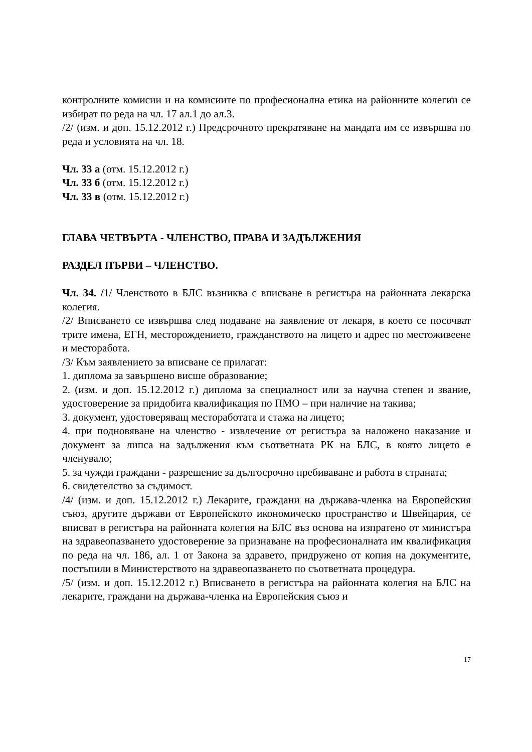контролните комисии и на комисиите по професионална етика на районните колегии се избират по реда на чл. 17 ал.1 до ал.3.
/2/ (изм. и доп. 15.12.2012 г.) Предсрочното прекратяване на мандата им се извършва по реда и условията на чл. 18.
Чл. 33 а (отм. 15.12.2012 г.)
Чл. 33 б (отм. 15.12.2012 г.)
Чл. 33 в (отм. 15.12.2012 г.)
ГЛАВА ЧЕТВЪРТА - ЧЛЕНСТВО, ПРАВА И ЗАДЪЛЖЕНИЯ
РАЗДЕЛ ПЪРВИ – ЧЛЕНСТВО.
Чл. 34. /1/ Членството в БЛС възниква с вписване в регистъра на районната лекарска колегия.
/2/ Вписването се извършва след подаване на заявление от лекаря, в което се посочват трите имена, ЕГН, месторождението, гражданството на лицето и адрес по местоживеене и месторабота.
/3/ Към заявлението за вписване се прилагат:
1. диплома за завършено висше образование;
2. (изм. и доп. 15.12.2012 г.) диплома за специалност или за научна степен и звание, удостоверение за придобита квалификация по ПМО – при наличие на такива;
3. документ, удостоверяващ месторaботата и стажа на лицето;
4. при подновяване на членство - извлечение от регистъра за наложено наказание и документ за липса на задължения към съответната РК на БЛС, в която лицето е членувало;
5. за чужди граждани - разрешение за дългосрочно пребиваване и работа в страната;
6. свидетелство за съдимост.
/4/ (изм. и доп. 15.12.2012 г.) Лекарите, граждани на държава-членка на Европейския съюз, другите държави от Европейското икономическо пространство и Швейцария, се вписват в регистъра на районната колегия на БЛС въз основа на изпратено от министъра на здравеопазването удостоверение за признаване на професионалната им квалификация по реда на чл. 186, ал. 1 от Закона за здравето, придружено от копия на документите, постъпили в Министерството на здравеопазването по съответната процедура.
/5/ (изм. и доп. 15.12.2012 г.) Вписването в регистъра на районната колегия на БЛС на лекарите, граждани на държава-членка на Европейския съюз и
17